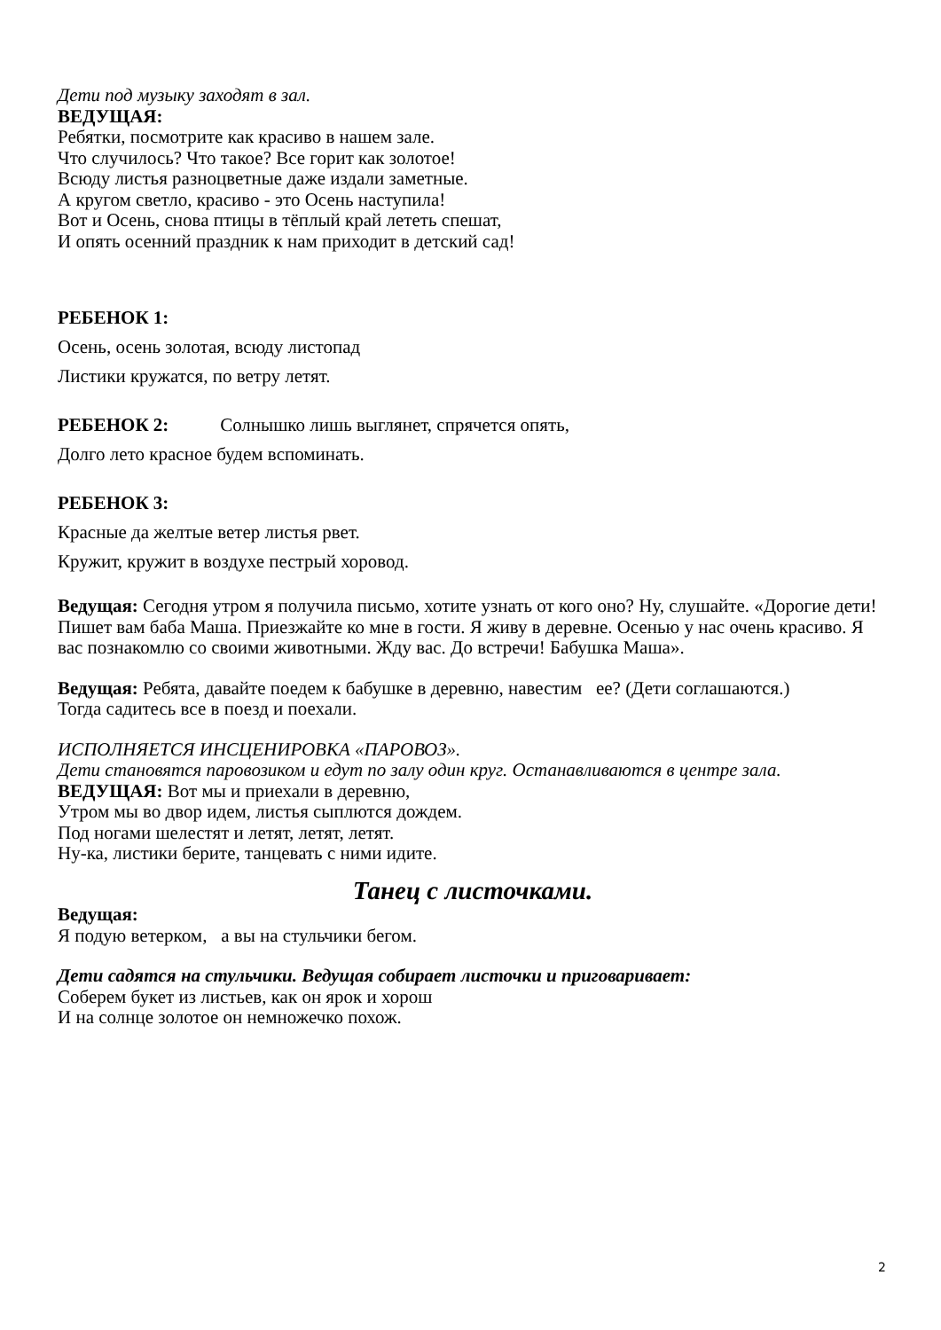Дети под музыку заходят в зал.
ВЕДУЩАЯ:
Ребятки, посмотрите как красиво в нашем зале.
Что случилось? Что такое? Все горит как золотое!
Всюду листья разноцветные даже издали заметные.
А кругом светло, красиво - это Осень наступила!
Вот и Осень, снова птицы в тёплый край лететь спешат,
И опять осенний праздник к нам приходит в детский сад!
РЕБЕНОК 1:
Осень, осень золотая, всюду листопад
Листики кружатся, по ветру летят.
РЕБЕНОК 2: Солнышко лишь выглянет, спрячется опять,
Долго лето красное будем вспоминать.
РЕБЕНОК 3:
Красные да желтые ветер листья рвет.
Кружит, кружит в воздухе пестрый хоровод.
Ведущая: Сегодня утром я получила письмо, хотите узнать от кого оно? Ну, слушайте. «Дорогие дети! Пишет вам баба Маша. Приезжайте ко мне в гости. Я живу в деревне. Осенью у нас очень красиво. Я вас познакомлю со своими животными. Жду вас. До встречи! Бабушка Маша».
Ведущая: Ребята, давайте поедем к бабушке в деревню, навестим ее? (Дети соглашаются.)
Тогда садитесь все в поезд и поехали.
ИСПОЛНЯЕТСЯ ИНСЦЕНИРОВКА «ПАРОВОЗ».
Дети становятся паровозиком и едут по залу один круг. Останавливаются в центре зала.
ВЕДУЩАЯ: Вот мы и приехали в деревню,
Утром мы во двор идем, листья сыплются дождем.
Под ногами шелестят и летят, летят, летят.
Ну-ка, листики берите, танцевать с ними идите.
Танец с листочками.
Ведущая:
Я подую ветерком, а вы на стульчики бегом.
Дети садятся на стульчики. Ведущая собирает листочки и приговаривает:
Соберем букет из листьев, как он ярок и хорош
И на солнце золотое он немножечко похож.
2